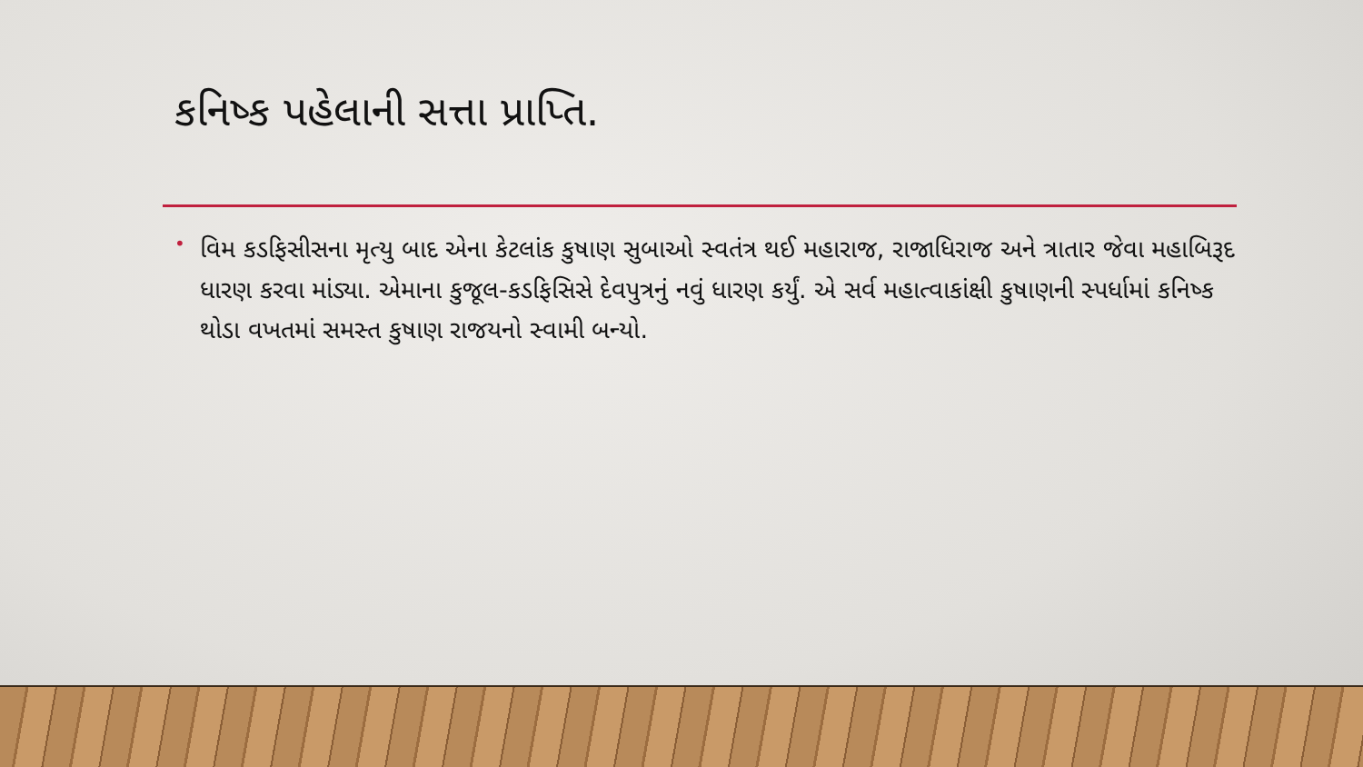કનિષ્ક પહેલાની સત્તા પ્રાપ્તિ.
• વિમ કડફિસીસના મૃત્યુ બાદ એના કેટલાંક કુષાણ સુબાઓ સ્વતંત્ર થઈ મહારાજ, રાજાધિરાજ અને ત્રાતાર જેવા મહાબિરૂદ ધારણ કરવા માંડ્યા. એમાના કુજૂલ-કડફિસિસે દેવપુત્રનું નવું ધારણ કર્યું. એ સર્વ મહાત્વાકાંક્ષી કુષાણની સ્પર્ધામાં કનિષ્ક થોડા વખતમાં સમસ્ત કુષાણ રાજયનો સ્વામી બન્યો.